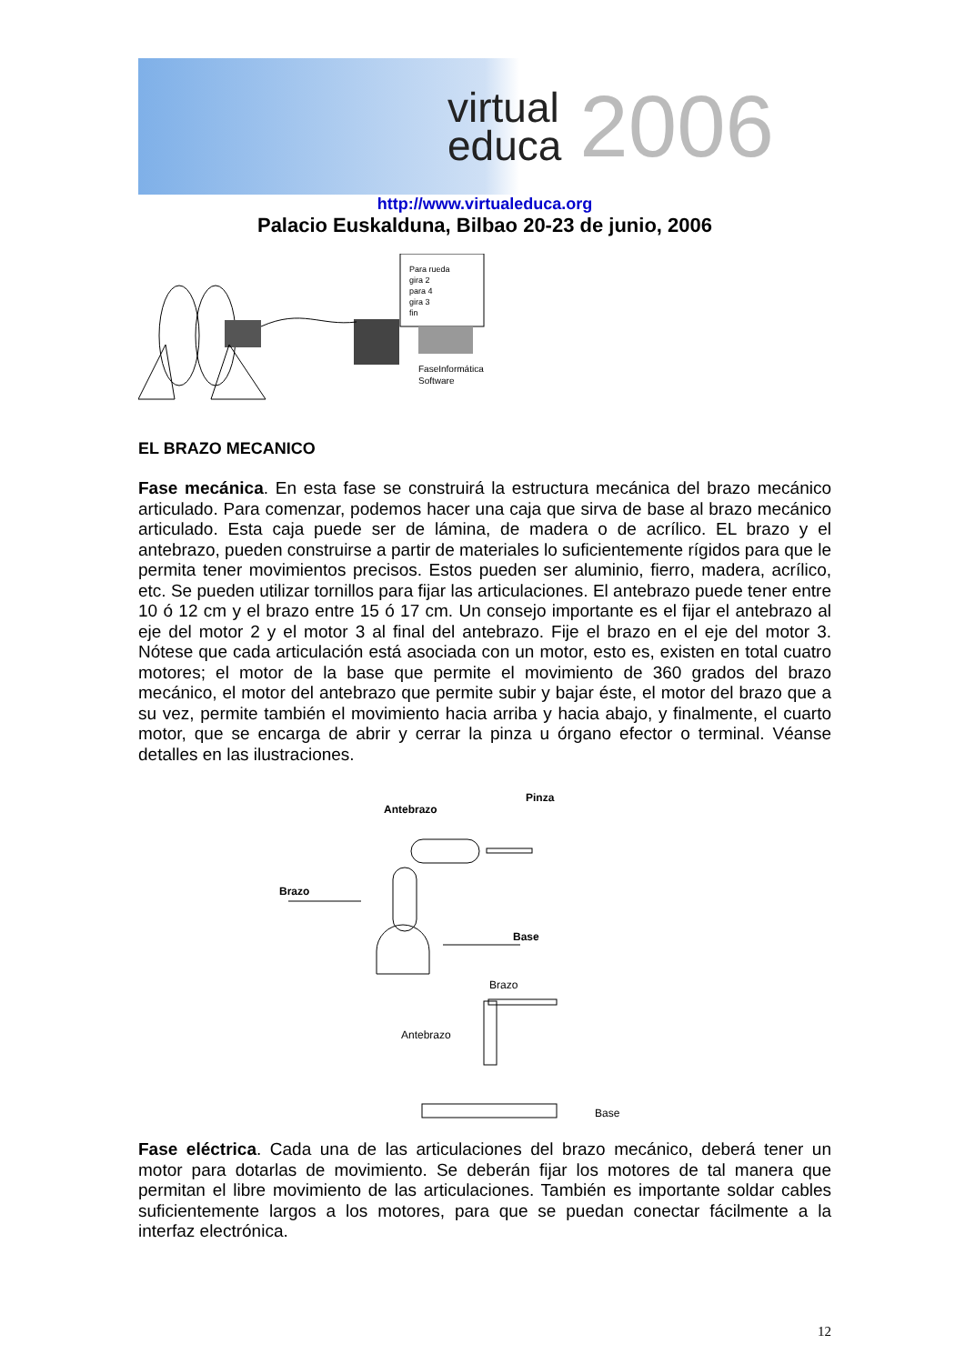virtual
educa
2006
http://www.virtualeduca.org
Palacio Euskalduna, Bilbao 20-23 de junio, 2006
Para rueda
gira 2
para 4
gira 3
fin
FaseInformática
Software
EL BRAZO MECANICO
Fase mecánica. En esta fase se construirá la estructura mecánica del brazo mecánico articulado. Para comenzar, podemos hacer una caja que sirva de base al brazo mecánico articulado. Esta caja puede ser de lámina, de madera o de acrílico. EL brazo y el antebrazo, pueden construirse a partir de materiales lo suficientemente rígidos para que le permita tener movimientos precisos. Estos pueden ser aluminio, fierro, madera, acrílico, etc. Se pueden utilizar tornillos para fijar las articulaciones. El antebrazo puede tener entre 10 ó 12 cm y el brazo entre 15 ó 17 cm. Un consejo importante es el fijar el antebrazo al eje del motor 2 y el motor 3 al final del antebrazo. Fije el brazo en el eje del motor 3. Nótese que cada articulación está asociada con un motor, esto es, existen en total cuatro motores; el motor de la base que permite el movimiento de 360 grados del brazo mecánico, el motor del antebrazo que permite subir y bajar éste, el motor del brazo que a su vez, permite también el movimiento hacia arriba y hacia abajo, y finalmente, el cuarto motor, que se encarga de abrir y cerrar la pinza u órgano efector o terminal. Véanse detalles en las ilustraciones.
Pinza
Antebrazo
Brazo
Base
Brazo
Antebrazo
Base
Fase eléctrica. Cada una de las articulaciones del brazo mecánico, deberá tener un motor para dotarlas de movimiento. Se deberán fijar los motores de tal manera que permitan el libre movimiento de las articulaciones. También es importante soldar cables suficientemente largos a los motores, para que se puedan conectar fácilmente a la interfaz electrónica.
12